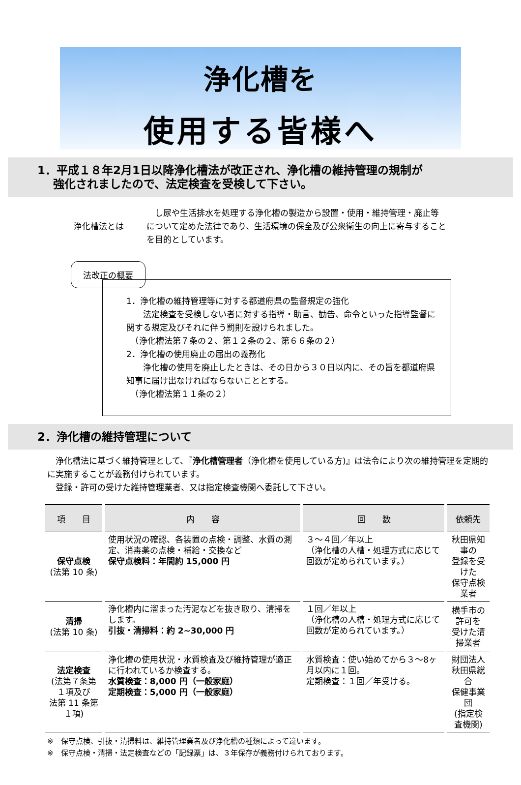浄化槽を
使用する皆様へ
1．平成１８年2月1日以降浄化槽法が改正され、浄化槽の維持管理の規制が
強化されましたので、法定検査を受検して下さい。
浄化槽法とは
　し尿や生活排水を処理する浄化槽の製造から設置・使用・維持管理・廃止等について定めた法律であり、生活環境の保全及び公衆衛生の向上に寄与することを目的としています。
法改正の概要
1．浄化槽の維持管理等に対する都道府県の監督規定の強化
　　法定検査を受検しない者に対する指導・助言、勧告、命令といった指導監督に関する規定及びそれに伴う罰則を設けられました。
　（浄化槽法第７条の２、第１２条の２、第６６条の２）
2．浄化槽の使用廃止の届出の義務化
　　浄化槽の使用を廃止したときは、その日から３０日以内に、その旨を都道府県知事に届け出なければならないこととする。
　（浄化槽法第１１条の２）
2．浄化槽の維持管理について
　浄化槽法に基づく維持管理として、『浄化槽管理者（浄化槽を使用している方)』は法令により次の維持管理を定期的に実施することが義務付けられています。
　登録・許可の受けた維持管理業者、又は指定検査機関へ委託して下さい。
| 項 目 | 内 容 | 回 数 | 依頼先 |
| --- | --- | --- | --- |
| 保守点検 (法第 10 条) | 使用状況の確認、各装置の点検・調整、水質の測定、消毒薬の点検・補給・交換など 保守点検料：年間約 15,000 円 | ３～４回／年以上 （浄化槽の人槽・処理方式に応じて回数が定められています。） | 秋田県知事の 登録を受けた 保守点検業者 |
| 清掃 (法第 10 条) | 浄化槽内に溜まった汚泥などを抜き取り、清掃をします。 引抜・清掃料：約 2~30,000 円 | １回／年以上 （浄化槽の人槽・処理方式に応じて回数が定められています。） | 横手市の許可を 受けた清掃業者 |
| 法定検査 (法第７条第１項及び 法第 11 条第１項) | 浄化槽の使用状況・水質検査及び維持管理が適正に行われているか検査する。 水質検査：8,000 円（一般家庭） 定期検査：5,000 円（一般家庭） | 水質検査：使い始めてから３～8ヶ月以内に１回。 定期検査：１回／年受ける。 | 財団法人 秋田県総合 保健事業団 (指定検査機関) |
※　保守点検、引抜・清掃料は、維持管理業者及び浄化槽の種類によって違います。
※　保守点検・清掃・法定検査などの「記録票」は、３年保存が義務付けられております。